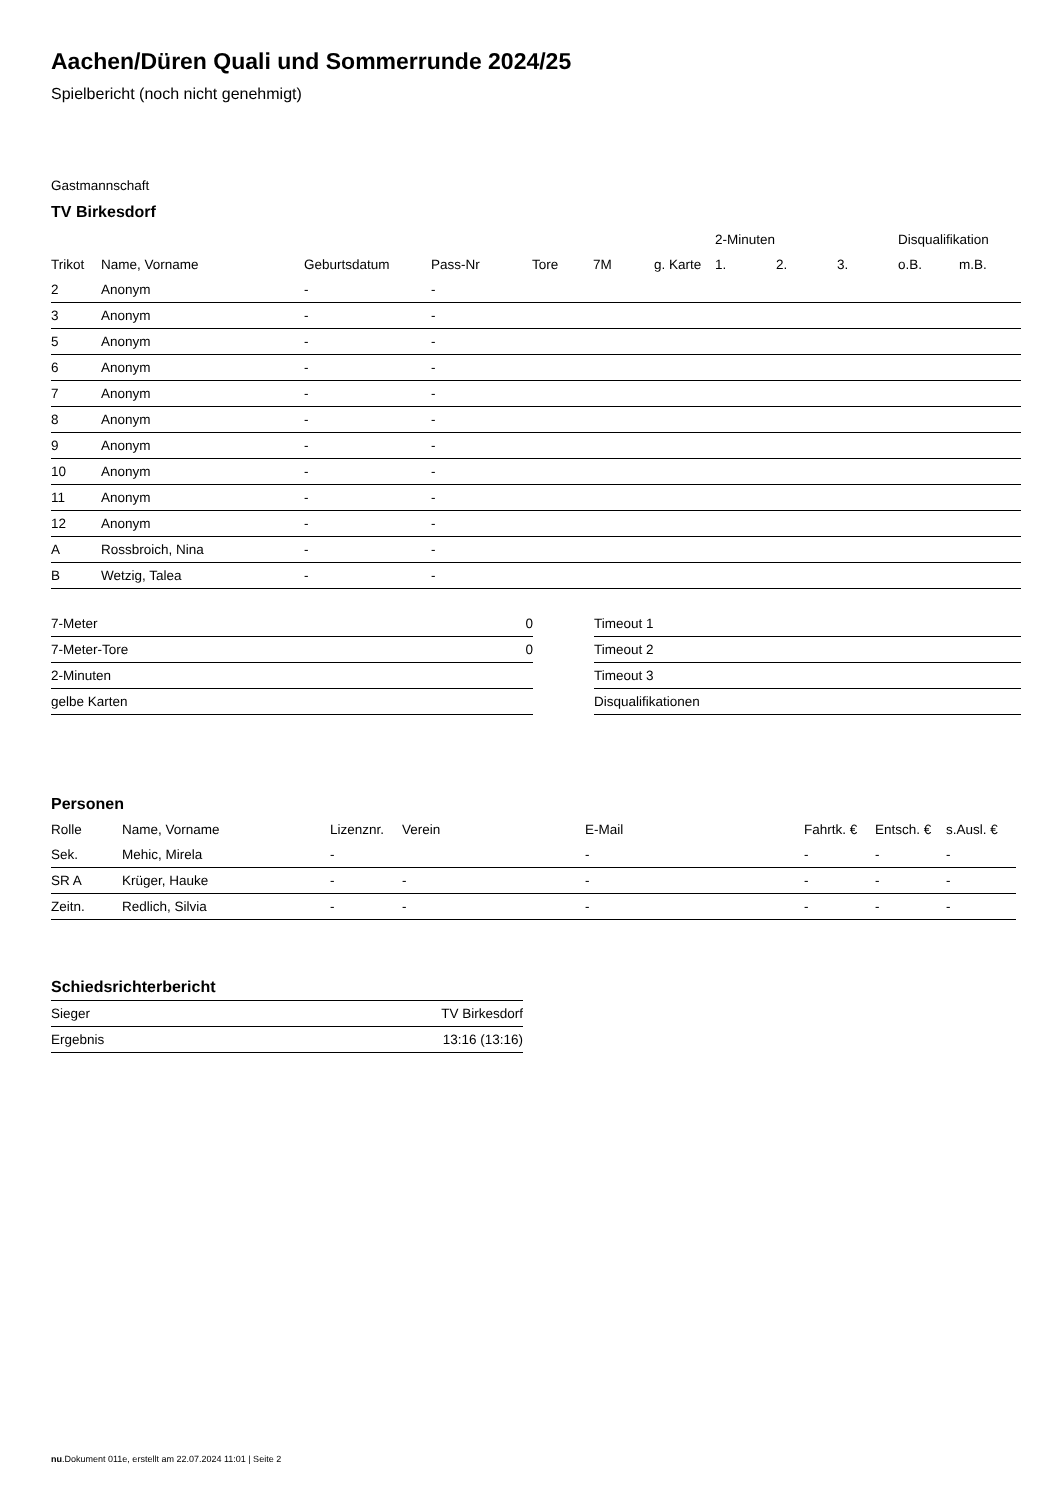Aachen/Düren Quali und Sommerrunde 2024/25
Spielbericht (noch nicht genehmigt)
Gastmannschaft
TV Birkesdorf
| | | | | | | | 2-Minuten | | | Disqualifikation | |
| --- | --- | --- | --- | --- | --- | --- | --- | --- | --- | --- | --- |
| Trikot | Name, Vorname | Geburtsdatum | Pass-Nr | Tore | 7M | g. Karte | 1. | 2. | 3. | o.B. | m.B. |
| 2 | Anonym | - | - | | | | | | | | |
| 3 | Anonym | - | - | | | | | | | | |
| 5 | Anonym | - | - | | | | | | | | |
| 6 | Anonym | - | - | | | | | | | | |
| 7 | Anonym | - | - | | | | | | | | |
| 8 | Anonym | - | - | | | | | | | | |
| 9 | Anonym | - | - | | | | | | | | |
| 10 | Anonym | - | - | | | | | | | | |
| 11 | Anonym | - | - | | | | | | | | |
| 12 | Anonym | - | - | | | | | | | | |
| A | Rossbroich, Nina | - | - | | | | | | | | |
| B | Wetzig, Talea | - | - | | | | | | | | |
| 7-Meter | 0 |
| 7-Meter-Tore | 0 |
| 2-Minuten | |
| gelbe Karten | |
| Timeout 1 |
| Timeout 2 |
| Timeout 3 |
| Disqualifikationen |
Personen
| Rolle | Name, Vorname | Lizenznr. | Verein | E-Mail | Fahrtk. € | Entsch. € | s.Ausl. € |
| --- | --- | --- | --- | --- | --- | --- | --- |
| Sek. | Mehic, Mirela | - | | - | - | - | - |
| SR A | Krüger, Hauke | - | - | - | - | - | - |
| Zeitn. | Redlich, Silvia | - | - | - | - | - | - |
Schiedsrichterbericht
| Sieger | TV Birkesdorf |
| Ergebnis | 13:16 (13:16) |
nu.Dokument 011e, erstellt am 22.07.2024 11:01 | Seite 2